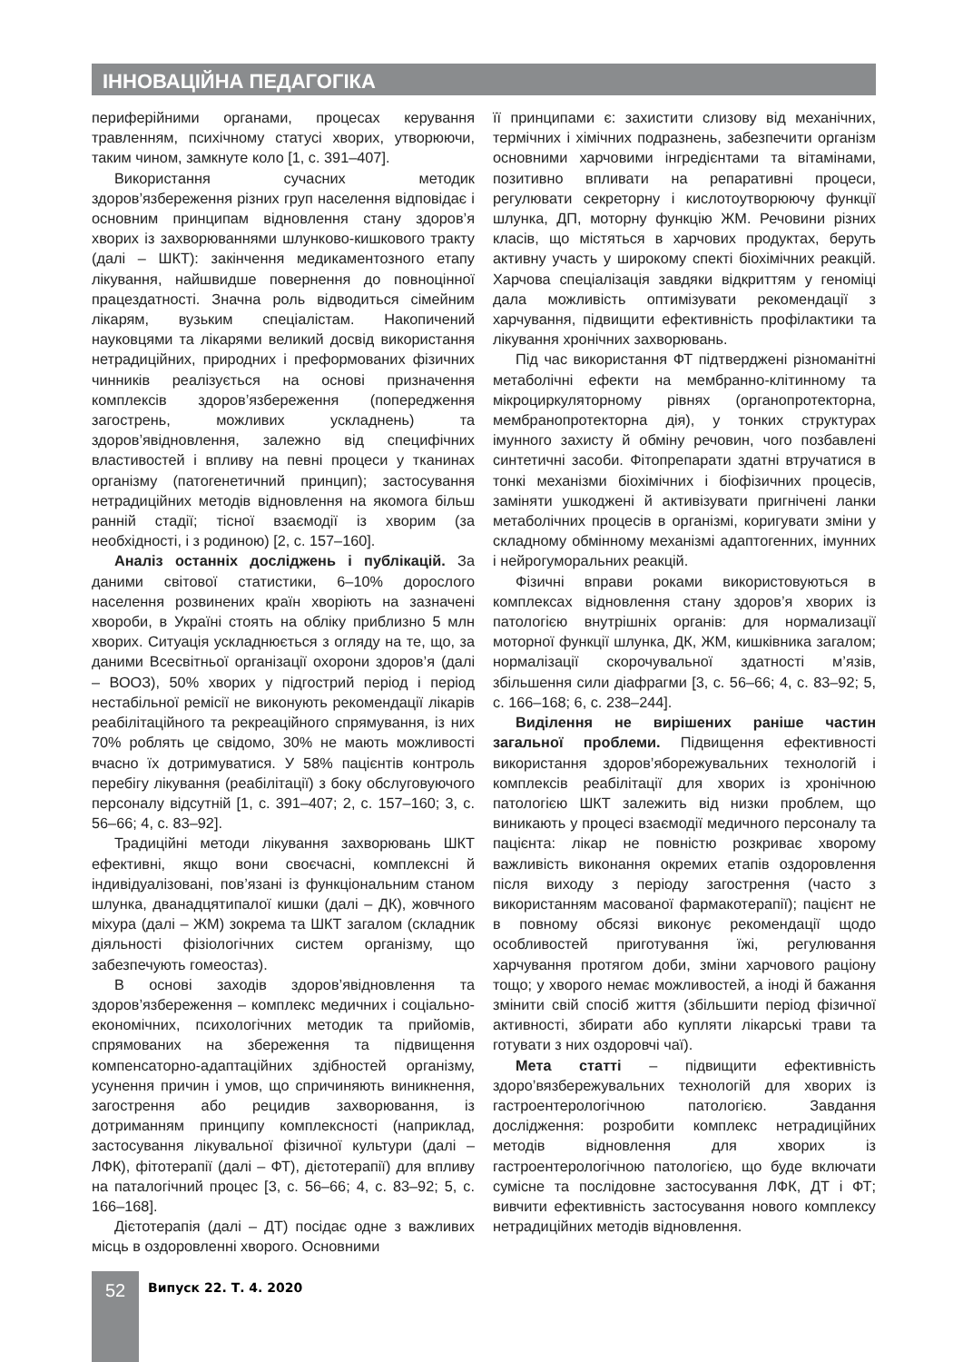ІННОВАЦІЙНА ПЕДАГОГІКА
периферійними органами, процесах керування травленням, психічному статусі хворих, утворюючи, таким чином, замкнуте коло [1, с. 391–407].
Використання сучасних методик здоров’язбереження різних груп населення відповідає і основним принципам відновлення стану здоров’я хворих із захворюваннями шлунково-кишкового тракту (далі – ШКТ): закінчення медикаментозного етапу лікування, найшвидше повернення до повноцінної працездатності. Значна роль відводиться сімейним лікарям, вузьким спеціалістам. Накопичений науковцями та лікарями великий досвід використання нетрадиційних, природних і преформованих фізичних чинників реалізується на основі призначення комплексів здоров’язбереження (попередження загострень, можливих ускладнень) та здоров’явідновлення, залежно від специфічних властивостей і впливу на певні процеси у тканинах організму (патогенетичний принцип); застосування нетрадиційних методів відновлення на якомога більш ранній стадії; тісної взаємодії із хворим (за необхідності, і з родиною) [2, с. 157–160].
Аналіз останніх досліджень і публікацій. За даними світової статистики, 6–10% дорослого населення розвинених країн хворіють на зазначені хвороби, в Україні стоять на обліку приблизно 5 млн хворих. Ситуація ускладнюється з огляду на те, що, за даними Всесвітньої організації охорони здоров’я (далі – ВООЗ), 50% хворих у підгострий період і період нестабільної ремісії не виконують рекомендації лікарів реабілітаційного та рекреаційного спрямування, із них 70% роблять це свідомо, 30% не мають можливості вчасно їх дотримуватися. У 58% пацієнтів контроль перебігу лікування (реабілітації) з боку обслуговуючого персоналу відсутній [1, с. 391–407; 2, с. 157–160; 3, с. 56–66; 4, с. 83–92].
Традиційні методи лікування захворювань ШКТ ефективні, якщо вони своєчасні, комплексні й індивідуалізовані, пов’язані із функціональним станом шлунка, дванадцятипалої кишки (далі – ДК), жовчного міхура (далі – ЖМ) зокрема та ШКТ загалом (складник діяльності фізіологічних систем організму, що забезпечують гомеостаз).
В основі заходів здоров’явідновлення та здоров’язбереження – комплекс медичних і соціально-економічних, психологічних методик та прийомів, спрямованих на збереження та підвищення компенсаторно-адаптаційних здібностей організму, усунення причин і умов, що спричиняють виникнення, загострення або рецидив захворювання, із дотриманням принципу комплексності (наприклад, застосування лікувальної фізичної культури (далі – ЛФК), фітотерапії (далі – ФТ), дієтотерапії) для впливу на паталогічний процес [3, с. 56–66; 4, с. 83–92; 5, с. 166–168].
Дієтотерапія (далі – ДТ) посідає одне з важливих місць в оздоровленні хворого. Основними
її принципами є: захистити слизову від механічних, термічних і хімічних подразнень, забезпечити організм основними харчовими інгредієнтами та вітамінами, позитивно впливати на репаративні процеси, регулювати секреторну і кислотоутворюючу функції шлунка, ДП, моторну функцію ЖМ. Речовини різних класів, що містяться в харчових продуктах, беруть активну участь у широкому спекті біохімічних реакцій. Харчова спеціалізація завдяки відкриттям у геноміці дала можливість оптимізувати рекомендації з харчування, підвищити ефективність профілактики та лікування хронічних захворювань.
Під час використання ФТ підтверджені різноманітні метаболічні ефекти на мембранно-клітинному та мікроциркуляторному рівнях (органопротекторна, мембранопротекторна дія), у тонких структурах імунного захисту й обміну речовин, чого позбавлені синтетичні засоби. Фітопрепарати здатні втручатися в тонкі механізми біохімічних і біофізичних процесів, заміняти ушкоджені й активізувати пригнічені ланки метаболічних процесів в організмі, коригувати зміни у складному обмінному механізмі адаптогенних, імунних і нейрогуморальних реакцій.
Фізичні вправи роками використовуються в комплексах відновлення стану здоров’я хворих із патологією внутрішніх органів: для нормализації моторної функції шлунка, ДК, ЖМ, кишківника загалом; нормалізації скорочувальної здатності м’язів, збільшення сили діафрагми [3, с. 56–66; 4, с. 83–92; 5, с. 166–168; 6, с. 238–244].
Виділення не вирішених раніше частин загальної проблеми. Підвищення ефективності використання здоров’яборежувальних технологій і комплексів реабілітації для хворих із хронічною патологією ШКТ залежить від низки проблем, що виникають у процесі взаємодії медичного персоналу та пацієнта: лікар не повністю розкриває хворому важливість виконання окремих етапів оздоровлення після виходу з періоду загострення (часто з використанням масованої фармакотерапії); пацієнт не в повному обсязі виконує рекомендації щодо особливостей приготування їжі, регулювання харчування протягом доби, зміни харчового раціону тощо; у хворого немає можливостей, а іноді й бажання змінити свій спосіб життя (збільшити період фізичної активності, збирати або купляти лікарські трави та готувати з них оздоровчі чаї).
Мета статті – підвищити ефективність здоро’вязбережувальних технологій для хворих із гастроентерологічною патологією. Завдання дослідження: розробити комплекс нетрадиційних методів відновлення для хворих із гастроентерологічною патологією, що буде включати сумісне та послідовне застосування ЛФК, ДТ і ФТ; вивчити ефективність застосування нового комплексу нетрадиційних методів відновлення.
52
Випуск 22. Т. 4. 2020